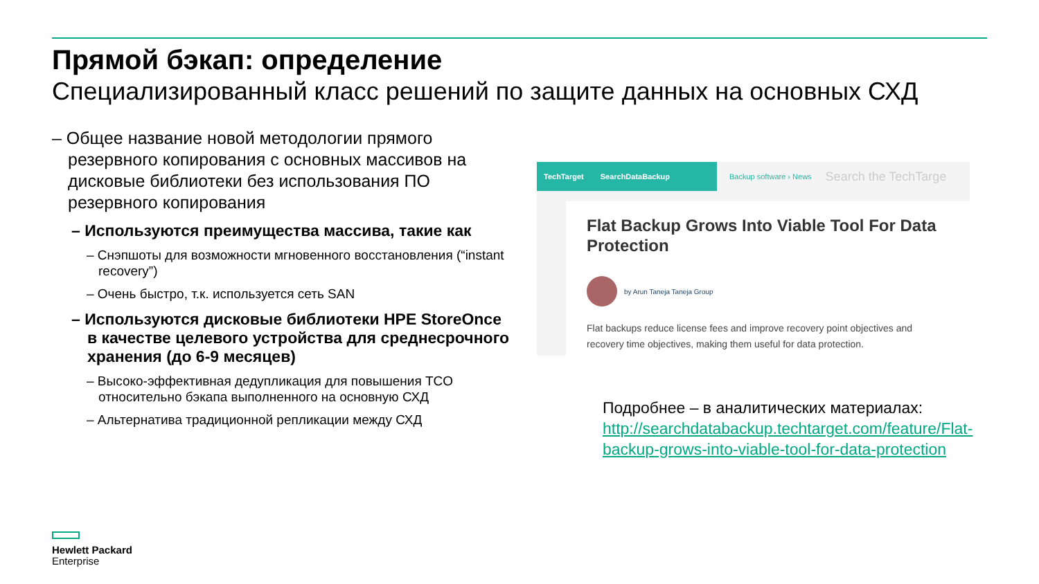Прямой бэкап: определение
Специализированный класс решений по защите данных на основных СХД
– Общее название новой методологии прямого резервного копирования с основных массивов на дисковые библиотеки без использования ПО резервного копирования
– Используются преимущества массива, такие как
– Снэпшоты для возможности мгновенного восстановления (“instant recovery”)
– Очень быстро, т.к. используется сеть SAN
– Используются дисковые библиотеки HPE StoreOnce в качестве целевого устройства для среднесрочного хранения (до 6-9 месяцев)
– Высоко-эффективная дедупликация для повышения TCO относительно бэкапа выполненного на основную СХД
– Альтернатива традиционной репликации между СХД
TechTarget SearchDataBackup
Backup software › News Search the TechTarge
Flat Backup Grows Into Viable Tool For Data Protection
by Arun Taneja Taneja Group
Flat backups reduce license fees and improve recovery point objectives and recovery time objectives, making them useful for data protection.
Подробнее – в аналитических материалах: http://searchdatabackup.techtarget.com/feature/Flat-backup-grows-into-viable-tool-for-data-protection
Hewlett Packard
Enterprise